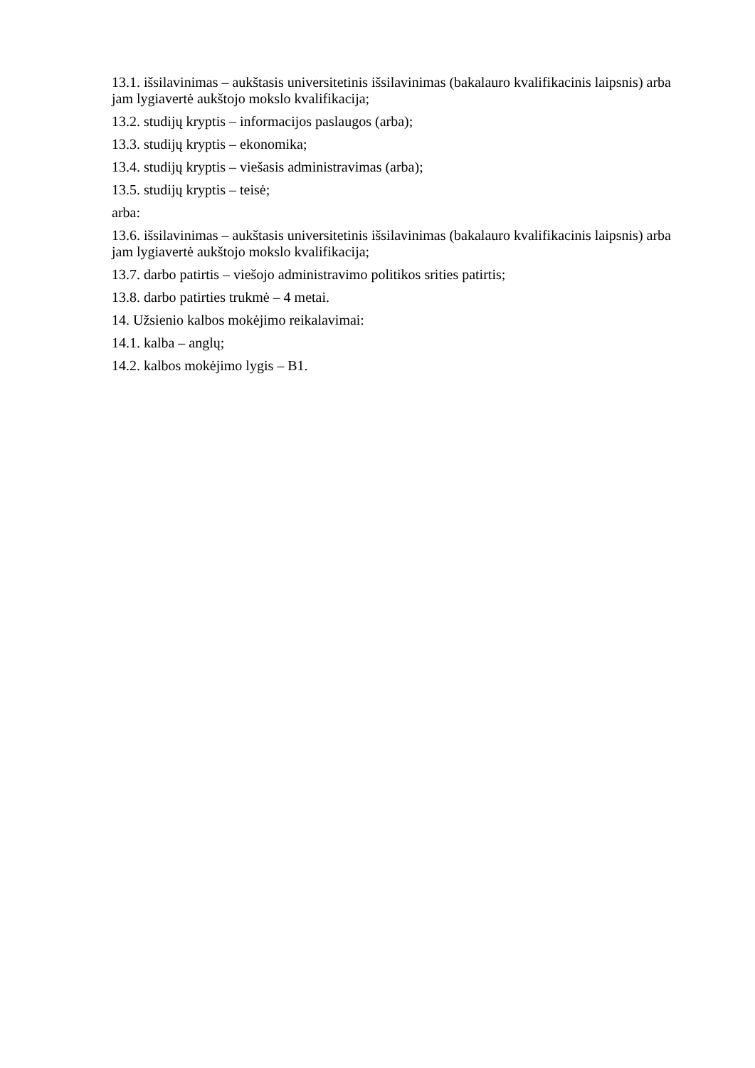13.1. išsilavinimas – aukštasis universitetinis išsilavinimas (bakalauro kvalifikacinis laipsnis) arba jam lygiavertė aukštojo mokslo kvalifikacija;
13.2. studijų kryptis – informacijos paslaugos (arba);
13.3. studijų kryptis – ekonomika;
13.4. studijų kryptis – viešasis administravimas (arba);
13.5. studijų kryptis – teisė;
arba:
13.6. išsilavinimas – aukštasis universitetinis išsilavinimas (bakalauro kvalifikacinis laipsnis) arba jam lygiavertė aukštojo mokslo kvalifikacija;
13.7. darbo patirtis – viešojo administravimo politikos srities patirtis;
13.8. darbo patirties trukmė – 4 metai.
14. Užsienio kalbos mokėjimo reikalavimai:
14.1. kalba – anglų;
14.2. kalbos mokėjimo lygis – B1.